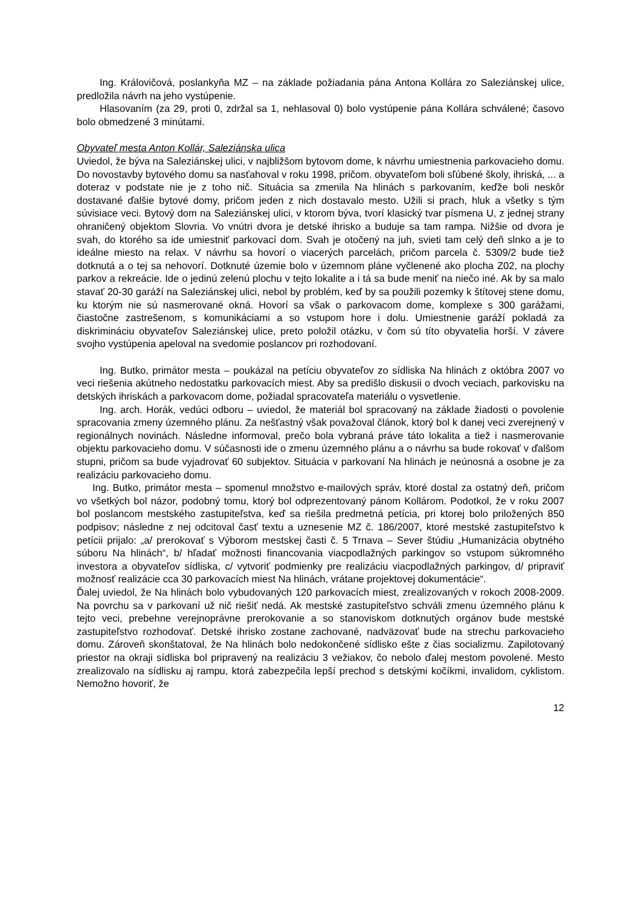Ing. Královičová, poslankyňa MZ – na základe požiadania pána Antona Kollára zo Saleziánskej ulice, predložila návrh na jeho vystúpenie.
Hlasovaním (za 29, proti 0, zdržal sa 1, nehlasoval 0) bolo vystúpenie pána Kollára schválené; časovo bolo obmedzené 3 minútami.
Obyvateľ mesta Anton Kollár, Saleziánska ulica
Uviedol, že býva na Saleziánskej ulici, v najbližšom bytovom dome, k návrhu umiestnenia parkovacieho domu. Do novostavby bytového domu sa nasťahoval v roku 1998, pričom. obyvateľom boli sľúbené školy, ihriská, ... a doteraz v podstate nie je z toho nič. Situácia sa zmenila Na hlinách s parkovaním, keďže boli neskôr dostavané ďalšie bytové domy, pričom jeden z nich dostavalo mesto. Užili si prach, hluk a všetky s tým súvisiace veci. Bytový dom na Saleziánskej ulici, v ktorom býva, tvorí klasický tvar písmena U, z jednej strany ohraničený objektom Slovria. Vo vnútri dvora je detské ihrisko a buduje sa tam rampa. Nižšie od dvora je svah, do ktorého sa ide umiestniť parkovací dom. Svah je otočený na juh, svieti tam celý deň slnko a je to ideálne miesto na relax. V návrhu sa hovorí o viacerých parcelách, pričom parcela č. 5309/2 bude tiež dotknutá a o tej sa nehovorí. Dotknuté územie bolo v územnom pláne vyčlenené ako plocha Z02, na plochy parkov a rekreácie. Ide o jedinú zelenú plochu v tejto lokalite a i tá sa bude meniť na niečo iné. Ak by sa malo stavať 20-30 garáží na Saleziánskej ulici, nebol by problém, keď by sa použili pozemky k štítovej stene domu, ku ktorým nie sú nasmerované okná. Hovorí sa však o parkovacom dome, komplexe s 300 garážami, čiastočne zastrešenom, s komunikáciami a so vstupom hore i dolu. Umiestnenie garáží pokladá za diskrimináciu obyvateľov Saleziánskej ulice, preto položil otázku, v čom sú títo obyvatelia horší. V závere svojho vystúpenia apeloval na svedomie poslancov pri rozhodovaní.
Ing. Butko, primátor mesta – poukázal na petíciu obyvateľov zo sídliska Na hlinách z októbra 2007 vo veci riešenia akútneho nedostatku parkovacích miest. Aby sa predišlo diskusii o dvoch veciach, parkovisku na detských ihriskách a parkovacom dome, požiadal spracovateľa materiálu o vysvetlenie.
Ing. arch. Horák, vedúci odboru – uviedol, že materiál bol spracovaný na základe žiadosti o povolenie spracovania zmeny územného plánu. Za nešťastný však považoval článok, ktorý bol k danej veci zverejnený v regionálnych novinách. Následne informoval, prečo bola vybraná práve táto lokalita a tiež i nasmerovanie objektu parkovacieho domu. V súčasnosti ide o zmenu územného plánu a o návrhu sa bude rokovať v ďalšom stupni, pričom sa bude vyjadrovať 60 subjektov. Situácia v parkovaní Na hlinách je neúnosná a osobne je za realizáciu parkovacieho domu.
Ing. Butko, primátor mesta – spomenul množstvo e-mailových správ, ktoré dostal za ostatný deň, pričom vo všetkých bol názor, podobný tomu, ktorý bol odprezentovaný pánom Kollárom. Podotkol, že v roku 2007 bol poslancom mestského zastupiteľstva, keď sa riešila predmetná petícia, pri ktorej bolo priložených 850 podpisov; následne z nej odcitoval časť textu a uznesenie MZ č. 186/2007, ktoré mestské zastupiteľstvo k petícii prijalo: „a/ prerokovať s Výborom mestskej časti č. 5 Trnava – Sever štúdiu „Humanizácia obytného súboru Na hlinách“, b/ hľadať možnosti financovania viacpodlažných parkingov so vstupom súkromného investora a obyvateľov sídliska, c/ vytvoriť podmienky pre realizáciu viacpodlažných parkingov, d/ pripraviť možnosť realizácie cca 30 parkovacích miest Na hlinách, vrátane projektovej dokumentácie“.
Ďalej uviedol, že Na hlinách bolo vybudovaných 120 parkovacích miest, zrealizovaných v rokoch 2008-2009. Na povrchu sa v parkovaní už nič riešiť nedá. Ak mestské zastupiteľstvo schváli zmenu územného plánu k tejto veci, prebehne verejnoprávne prerokovanie a so stanoviskom dotknutých orgánov bude mestské zastupiteľstvo rozhodovať. Detské ihrisko zostane zachované, nadväzovať bude na strechu parkovacieho domu. Zároveň skonštatoval, že Na hlinách bolo nedokončené sídlisko ešte z čias socializmu. Zapilotovaný priestor na okraji sídliska bol pripravený na realizáciu 3 vežiakov, čo nebolo ďalej mestom povolené. Mesto zrealizovalo na sídlisku aj rampu, ktorá zabezpečila lepší prechod s detskými kočíkmi, invalidom, cyklistom. Nemožno hovoriť, že
12